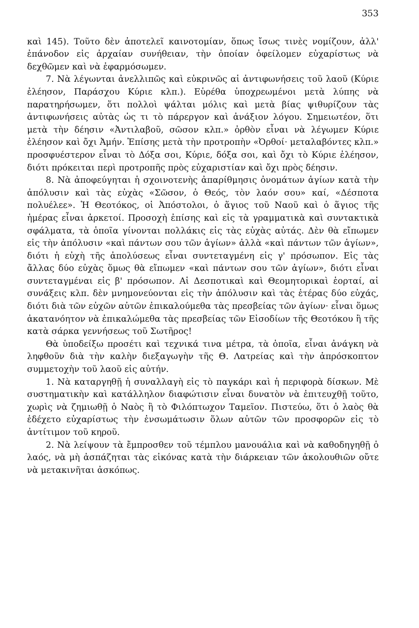353
καὶ 145). Τοῦτο δὲν ἀποτελεῖ καινοτομίαν, ὅπως ἴσως τινὲς νομίζουν, ἀλλ' ἐπάνοδον εἰς ἀρχαίαν συνήθειαν, τὴν ὁποίαν ὀφείλομεν εὐχαρίστως νὰ δεχθῶμεν καὶ νὰ ἐφαρμόσωμεν.
7. Νὰ λέγωνται ἀνελλιπῶς καὶ εὐκρινῶς αἱ ἀντιφωνήσεις τοῦ λαοῦ (Κύριε ἐλέησον, Παράσχου Κύριε κλπ.). Εὑρέθα ὑποχρεωμένοι μετὰ λύπης νὰ παρατηρήσωμεν, ὅτι πολλοὶ ψάλται μόλις καὶ μετὰ βίας ψιθυρίζουν τὰς ἀντιφωνήσεις αὐτὰς ὡς τι τὸ πάρεργον καὶ ἀνάξιον λόγου. Σημειωτέον, ὅτι μετὰ τὴν δέησιν «Ἀντιλαβοῦ, σῶσον κλπ.» ὀρθὸν εἶναι νὰ λέγωμεν Κύριε ἐλέησον καὶ ὄχι Ἀμήν. Ἐπίσης μετὰ τὴν προτροπὴν «Ὀρθοί· μεταλαβόντες κλπ.» προσφυέστερον εἶναι τὸ Δόξα σοι, Κύριε, δόξα σοι, καὶ ὄχι τὸ Κύριε ἐλέησον, διότι πρόκειται περὶ προτροπῆς πρὸς εὐχαριστίαν καὶ ὄχι πρὸς δέησιν.
8. Νὰ ἀποφεύγηται ἡ σχοινοτενὴς ἀπαρίθμησις ὀνομάτων ἁγίων κατὰ τὴν ἀπόλυσιν καὶ τὰς εὐχὰς «Σῶσον, ὁ Θεός, τὸν λαόν σου» καί, «Δέσποτα πολυέλεε». Ἡ Θεοτόκος, οἱ Ἀπόστολοι, ὁ ἅγιος τοῦ Ναοῦ καὶ ὁ ἅγιος τῆς ἡμέρας εἶναι ἀρκετοί. Προσοχὴ ἐπίσης καὶ εἰς τὰ γραμματικὰ καὶ συντακτικὰ σφάλματα, τὰ ὁποῖα γίνονται πολλάκις εἰς τὰς εὐχὰς αὐτάς. Δὲν θὰ εἴπωμεν εἰς τὴν ἀπόλυσιν «καὶ πάντων σου τῶν ἁγίων» ἀλλὰ «καὶ πάντων τῶν ἁγίων», διότι ἡ εὐχὴ τῆς ἀπολύσεως εἶναι συντεταγμένη εἰς γ' πρόσωπον. Εἰς τὰς ἄλλας δύο εὐχὰς ὅμως θὰ εἴπωμεν «καὶ πάντων σου τῶν ἁγίων», διότι εἶναι συντεταγμέναι εἰς β' πρόσωπον. Αἱ Δεσποτικαὶ καὶ Θεομητορικαὶ ἑορταί, αἱ συνάξεις κλπ. δὲν μνημονεύονται εἰς τὴν ἀπόλυσιν καὶ τὰς ἑτέρας δύο εὐχάς, διότι διὰ τῶν εὐχῶν αὐτῶν ἐπικαλούμεθα τὰς πρεσβείας τῶν ἁγίων· εἶναι ὅμως ἀκατανόητον νὰ ἐπικαλώμεθα τὰς πρεσβείας τῶν Εἰσοδίων τῆς Θεοτόκου ἢ τῆς κατὰ σάρκα γεννήσεως τοῦ Σωτῆρος!
Θὰ ὑποδείξω προσέτι καὶ τεχνικά τινα μέτρα, τὰ ὁποῖα, εἶναι ἀνάγκη νὰ ληφθοῦν διὰ τὴν καλὴν διεξαγωγὴν τῆς Θ. Λατρείας καὶ τὴν ἀπρόσκοπτον συμμετοχὴν τοῦ λαοῦ εἰς αὐτήν.
1. Νὰ καταργηθῇ ἡ συναλλαγὴ εἰς τὸ παγκάρι καὶ ἡ περιφορὰ δίσκων. Μὲ συστηματικὴν καὶ κατάλληλον διαφώτισιν εἶναι δυνατὸν νὰ ἐπιτευχθῇ τοῦτο, χωρὶς νὰ ζημιωθῇ ὁ Ναὸς ἢ τὸ Φιλόπτωχον Ταμεῖον. Πιστεύω, ὅτι ὁ λαὸς θὰ ἐδέχετο εὐχαρίστως τὴν ἐνσωμάτωσιν ὅλων αὐτῶν τῶν προσφορῶν εἰς τὸ ἀντίτιμον τοῦ κηροῦ.
2. Νὰ λείψουν τὰ ἔμπροσθεν τοῦ τέμπλου μανουάλια καὶ νὰ καθοδηγηθῇ ὁ λαός, νὰ μὴ ἀσπάζηται τὰς εἰκόνας κατὰ τὴν διάρκειαν τῶν ἀκολουθιῶν οὔτε νὰ μετακινῆται ἀσκόπως.